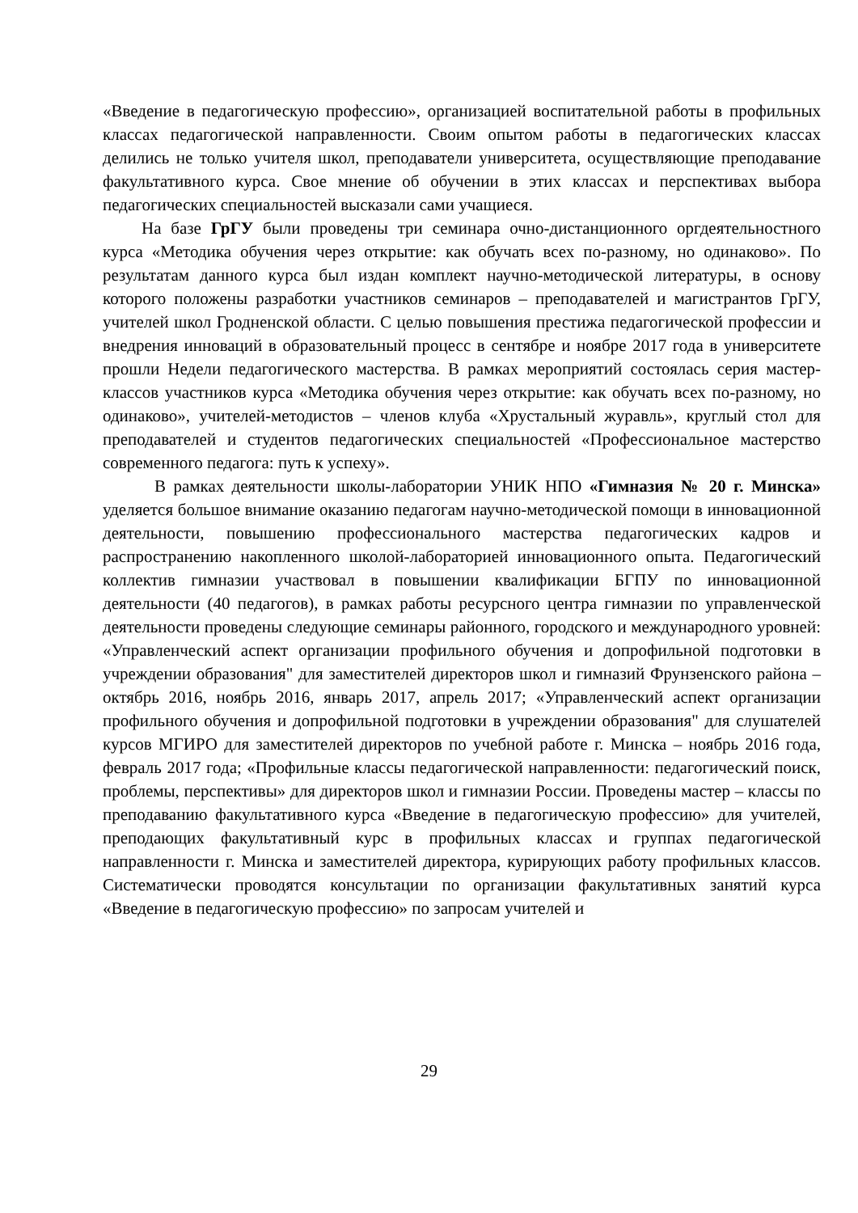«Введение в педагогическую профессию», организацией воспитательной работы в профильных классах педагогической направленности. Своим опытом работы в педагогических классах делились не только учителя школ, преподаватели университета, осуществляющие преподавание факультативного курса. Свое мнение об обучении в этих классах и перспективах выбора педагогических специальностей высказали сами учащиеся.
На базе ГрГУ были проведены три семинара очно-дистанционного оргдеятельностного курса «Методика обучения через открытие: как обучать всех по-разному, но одинаково». По результатам данного курса был издан комплект научно-методической литературы, в основу которого положены разработки участников семинаров – преподавателей и магистрантов ГрГУ, учителей школ Гродненской области. С целью повышения престижа педагогической профессии и внедрения инноваций в образовательный процесс в сентябре и ноябре 2017 года в университете прошли Недели педагогического мастерства. В рамках мероприятий состоялась серия мастер-классов участников курса «Методика обучения через открытие: как обучать всех по-разному, но одинаково», учителей-методистов – членов клуба «Хрустальный журавль», круглый стол для преподавателей и студентов педагогических специальностей «Профессиональное мастерство современного педагога: путь к успеху».
В рамках деятельности школы-лаборатории УНИК НПО «Гимназия № 20 г. Минска» уделяется большое внимание оказанию педагогам научно-методической помощи в инновационной деятельности, повышению профессионального мастерства педагогических кадров и распространению накопленного школой-лабораторией инновационного опыта. Педагогический коллектив гимназии участвовал в повышении квалификации БГПУ по инновационной деятельности (40 педагогов), в рамках работы ресурсного центра гимназии по управленческой деятельности проведены следующие семинары районного, городского и международного уровней: «Управленческий аспект организации профильного обучения и допрофильной подготовки в учреждении образования" для заместителей директоров школ и гимназий Фрунзенского района – октябрь 2016, ноябрь 2016, январь 2017, апрель 2017; «Управленческий аспект организации профильного обучения и допрофильной подготовки в учреждении образования" для слушателей курсов МГИРО для заместителей директоров по учебной работе г. Минска – ноябрь 2016 года, февраль 2017 года; «Профильные классы педагогической направленности: педагогический поиск, проблемы, перспективы» для директоров школ и гимназии России. Проведены мастер – классы по преподаванию факультативного курса «Введение в педагогическую профессию» для учителей, преподающих факультативный курс в профильных классах и группах педагогической направленности г. Минска и заместителей директора, курирующих работу профильных классов. Систематически проводятся консультации по организации факультативных занятий курса «Введение в педагогическую профессию» по запросам учителей и
29